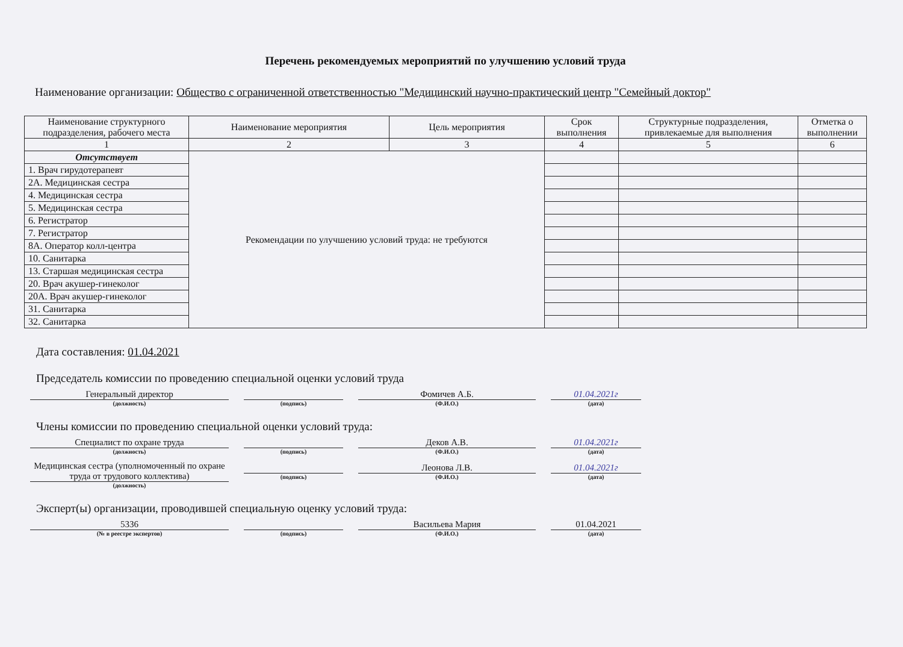Перечень рекомендуемых мероприятий по улучшению условий труда
Наименование организации: Общество с ограниченной ответственностью "Медицинский научно-практический центр "Семейный доктор"
| Наименование структурного подразделения, рабочего места | Наименование мероприятия | Цель мероприятия | Срок выполнения | Структурные подразделения, привлекаемые для выполнения | Отметка о выполнении |
| --- | --- | --- | --- | --- | --- |
| 1 | 2 | 3 | 4 | 5 | 6 |
| Отсутствует | Рекомендации по улучшению условий труда: не требуются | | | | |
| 1. Врач гирудотерапевт | | | | | |
| 2А. Медицинская сестра | | | | | |
| 4. Медицинская сестра | | | | | |
| 5. Медицинская сестра | | | | | |
| 6. Регистратор | | | | | |
| 7. Регистратор | | | | | |
| 8А. Оператор колл-центра | | | | | |
| 10. Санитарка | | | | | |
| 13. Старшая медицинская сестра | | | | | |
| 20. Врач акушер-гинеколог | | | | | |
| 20А. Врач акушер-гинеколог | | | | | |
| 31. Санитарка | | | | | |
| 32. Санитарка | | | | | |
Дата составления: 01.04.2021
Председатель комиссии по проведению специальной оценки условий труда
Генеральный директор
(должность)
(подпись)
Фомичев А.Б.
(Ф.И.О.)
01.04.2021г
(дата)
Члены комиссии по проведению специальной оценки условий труда:
Специалист по охране труда
(должность)
(подпись)
Деков А.В.
(Ф.И.О.)
01.04.2021г
(дата)
Медицинская сестра (уполномоченный по охране труда от трудового коллектива)
(должность)
(подпись)
Леонова Л.В.
(Ф.И.О.)
01.04.2021г
(дата)
Эксперт(ы) организации, проводившей специальную оценку условий труда:
5336
(№ в реестре экспертов)
(подпись)
Васильева Мария
(Ф.И.О.)
01.04.2021
(дата)